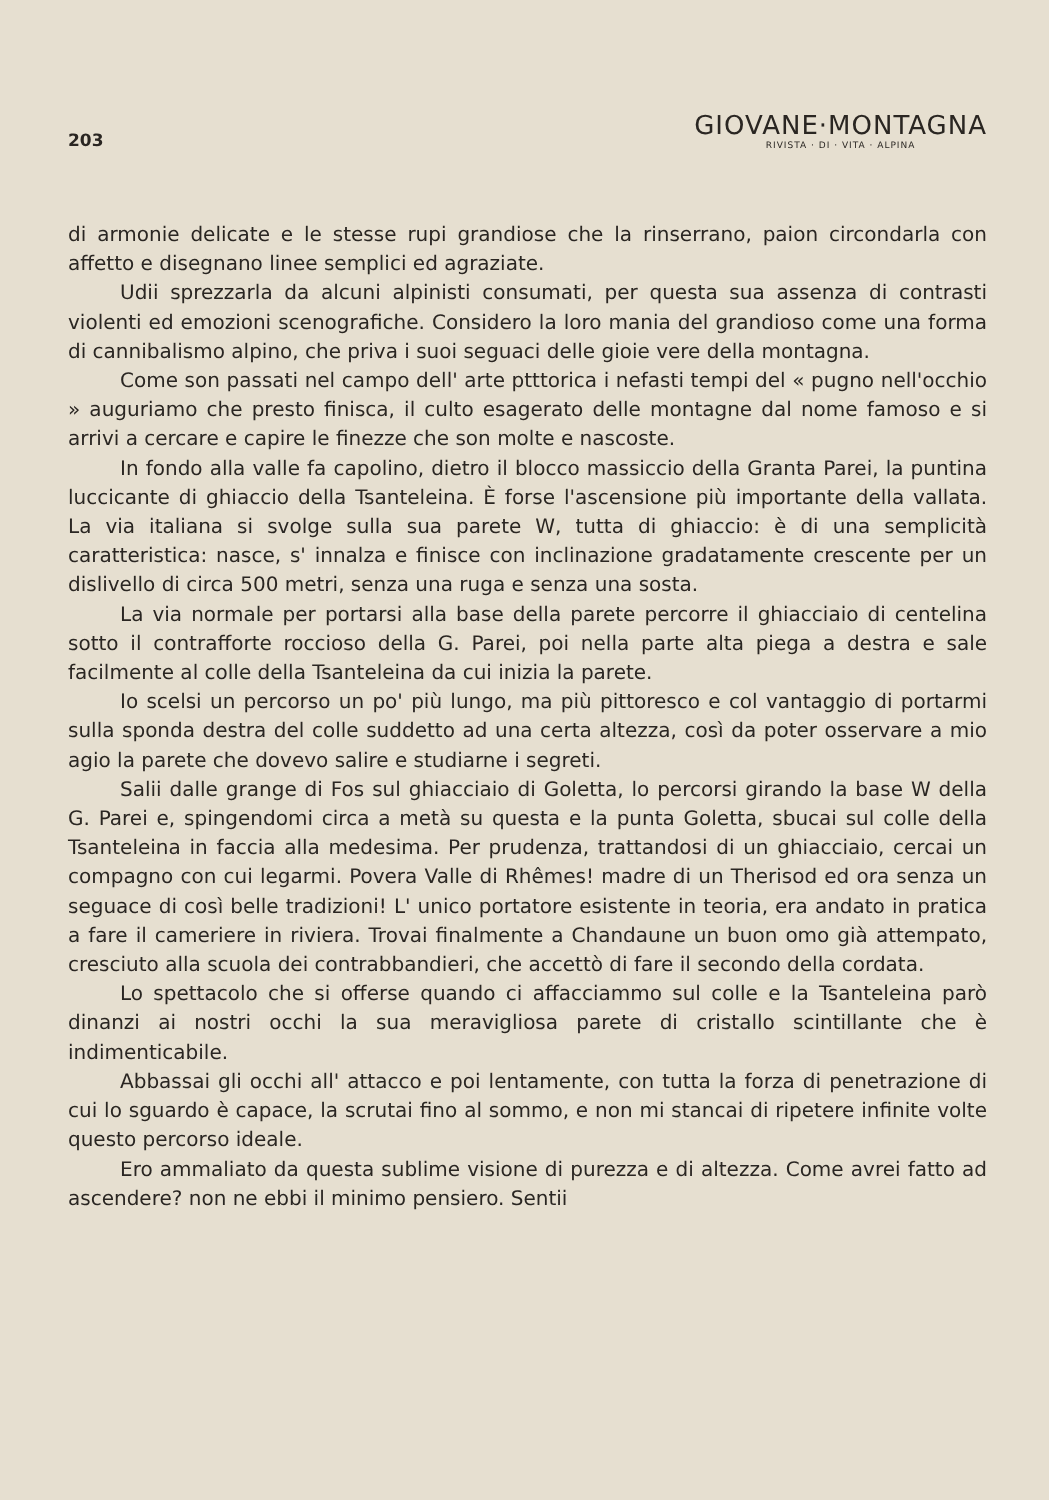203
GIOVANE·MONTAGNA
RIVISTA · DI · VITA · ALPINA
di armonie delicate e le stesse rupi grandiose che la rinserrano, paion circondarla con affetto e disegnano linee semplici ed agraziate.
Udii sprezzarla da alcuni alpinisti consumati, per questa sua assenza di contrasti violenti ed emozioni scenografiche. Considero la loro mania del grandioso come una forma di cannibalismo alpino, che priva i suoi seguaci delle gioie vere della montagna.
Come son passati nel campo dell' arte ptttorica i nefasti tempi del « pugno nell'occhio » auguriamo che presto finisca, il culto esagerato delle montagne dal nome famoso e si arrivi a cercare e capire le finezze che son molte e nascoste.
In fondo alla valle fa capolino, dietro il blocco massiccio della Granta Parei, la puntina luccicante di ghiaccio della Tsanteleina. È forse l'ascensione più importante della vallata. La via italiana si svolge sulla sua parete W, tutta di ghiaccio: è di una semplicità caratteristica: nasce, s' innalza e finisce con inclinazione gradatamente crescente per un dislivello di circa 500 metri, senza una ruga e senza una sosta.
La via normale per portarsi alla base della parete percorre il ghiacciaio di centelina sotto il contrafforte roccioso della G. Parei, poi nella parte alta piega a destra e sale facilmente al colle della Tsanteleina da cui inizia la parete.
Io scelsi un percorso un po' più lungo, ma più pittoresco e col vantaggio di portarmi sulla sponda destra del colle suddetto ad una certa altezza, così da poter osservare a mio agio la parete che dovevo salire e studiarne i segreti.
Salii dalle grange di Fos sul ghiacciaio di Goletta, lo percorsi girando la base W della G. Parei e, spingendomi circa a metà su questa e la punta Goletta, sbucai sul colle della Tsanteleina in faccia alla medesima. Per prudenza, trattandosi di un ghiacciaio, cercai un compagno con cui legarmi. Povera Valle di Rhêmes! madre di un Therisod ed ora senza un seguace di così belle tradizioni! L' unico portatore esistente in teoria, era andato in pratica a fare il cameriere in riviera. Trovai finalmente a Chandaune un buon omo già attempato, cresciuto alla scuola dei contrabbandieri, che accettò di fare il secondo della cordata.
Lo spettacolo che si offerse quando ci affacciammo sul colle e la Tsanteleina parò dinanzi ai nostri occhi la sua meravigliosa parete di cristallo scintillante che è indimenticabile.
Abbassai gli occhi all' attacco e poi lentamente, con tutta la forza di penetrazione di cui lo sguardo è capace, la scrutai fino al sommo, e non mi stancai di ripetere infinite volte questo percorso ideale.
Ero ammaliato da questa sublime visione di purezza e di altezza. Come avrei fatto ad ascendere? non ne ebbi il minimo pensiero. Sentii